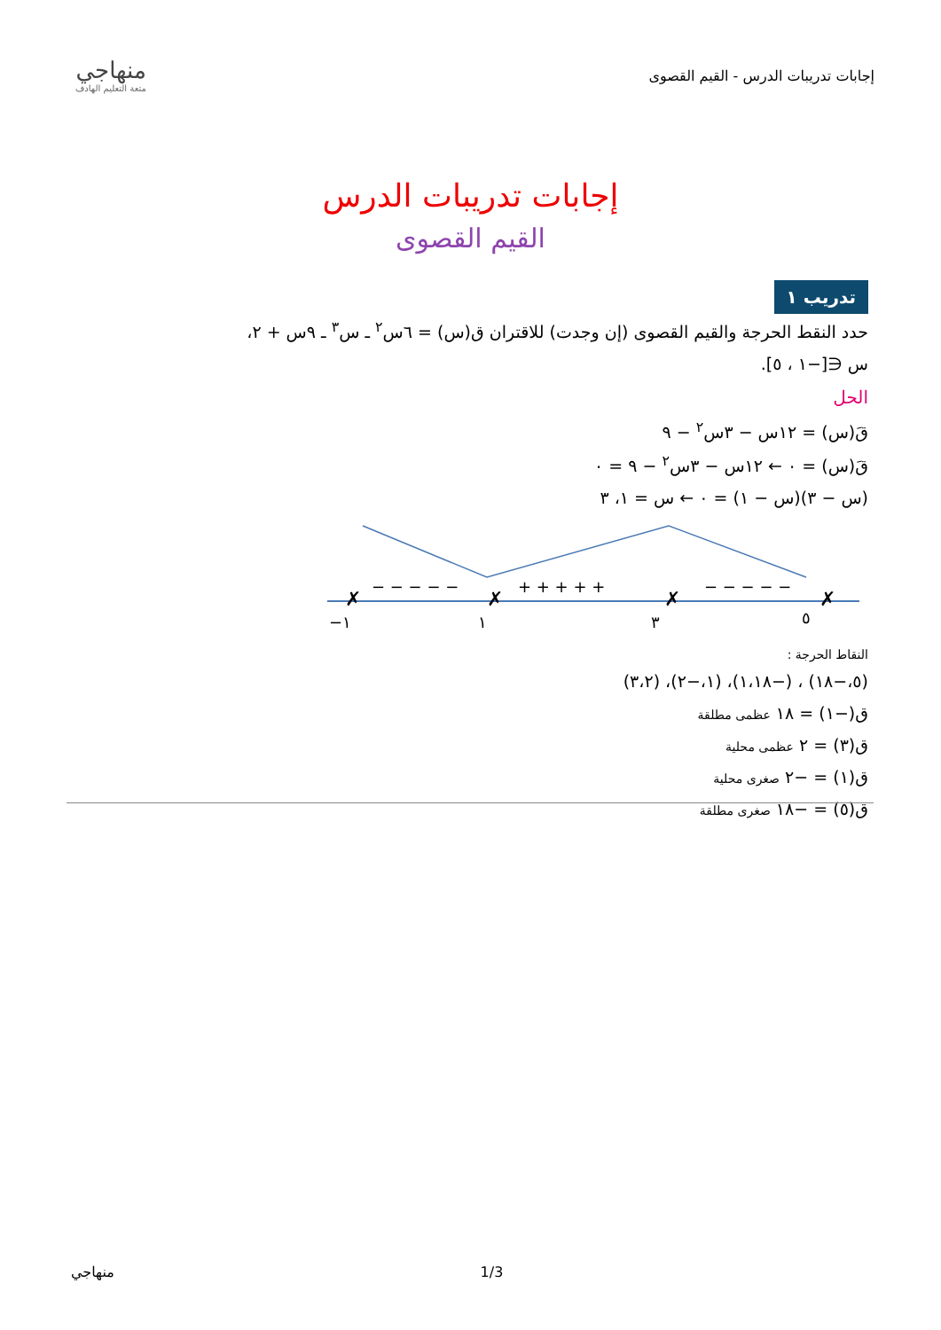منهاجي
متعة التعليم الهادف
إجابات تدريبات الدرس - القيم القصوى
إجابات تدريبات الدرس
القيم القصوى
تدريب ١
حدد النقط الحرجة والقيم القصوى (إن وجدت) للاقتران ق(س) = ٦س<sup>٢</sup> ـ س<sup>٣</sup> ـ ٩س + ٢،
س ∈[−١ ، ٥].
الحل
قَ(س) = ١٢س − ٣س<sup>٢</sup> − ٩
قَ(س) = ٠ ← ١٢س − ٣س<sup>٢</sup> − ٩ = ٠
(س − ٣)(س − ١) = ٠ ← س = ١، ٣
✗
✗
✗
✗
− − − − −
+ + + + +
− − − − −
−١
١
٣
٥
النقاط الحرجة :
(٥،−١٨) ، (−١،١٨)، (١،−٢)، (٣،٢)
ق(−١) = ١٨ عظمى مطلقة
ق(٣) = ٢ عظمى محلية
ق(١) = −٢ صغرى محلية
ق(٥) = −١٨ صغرى مطلقة
منهاجي 1/3